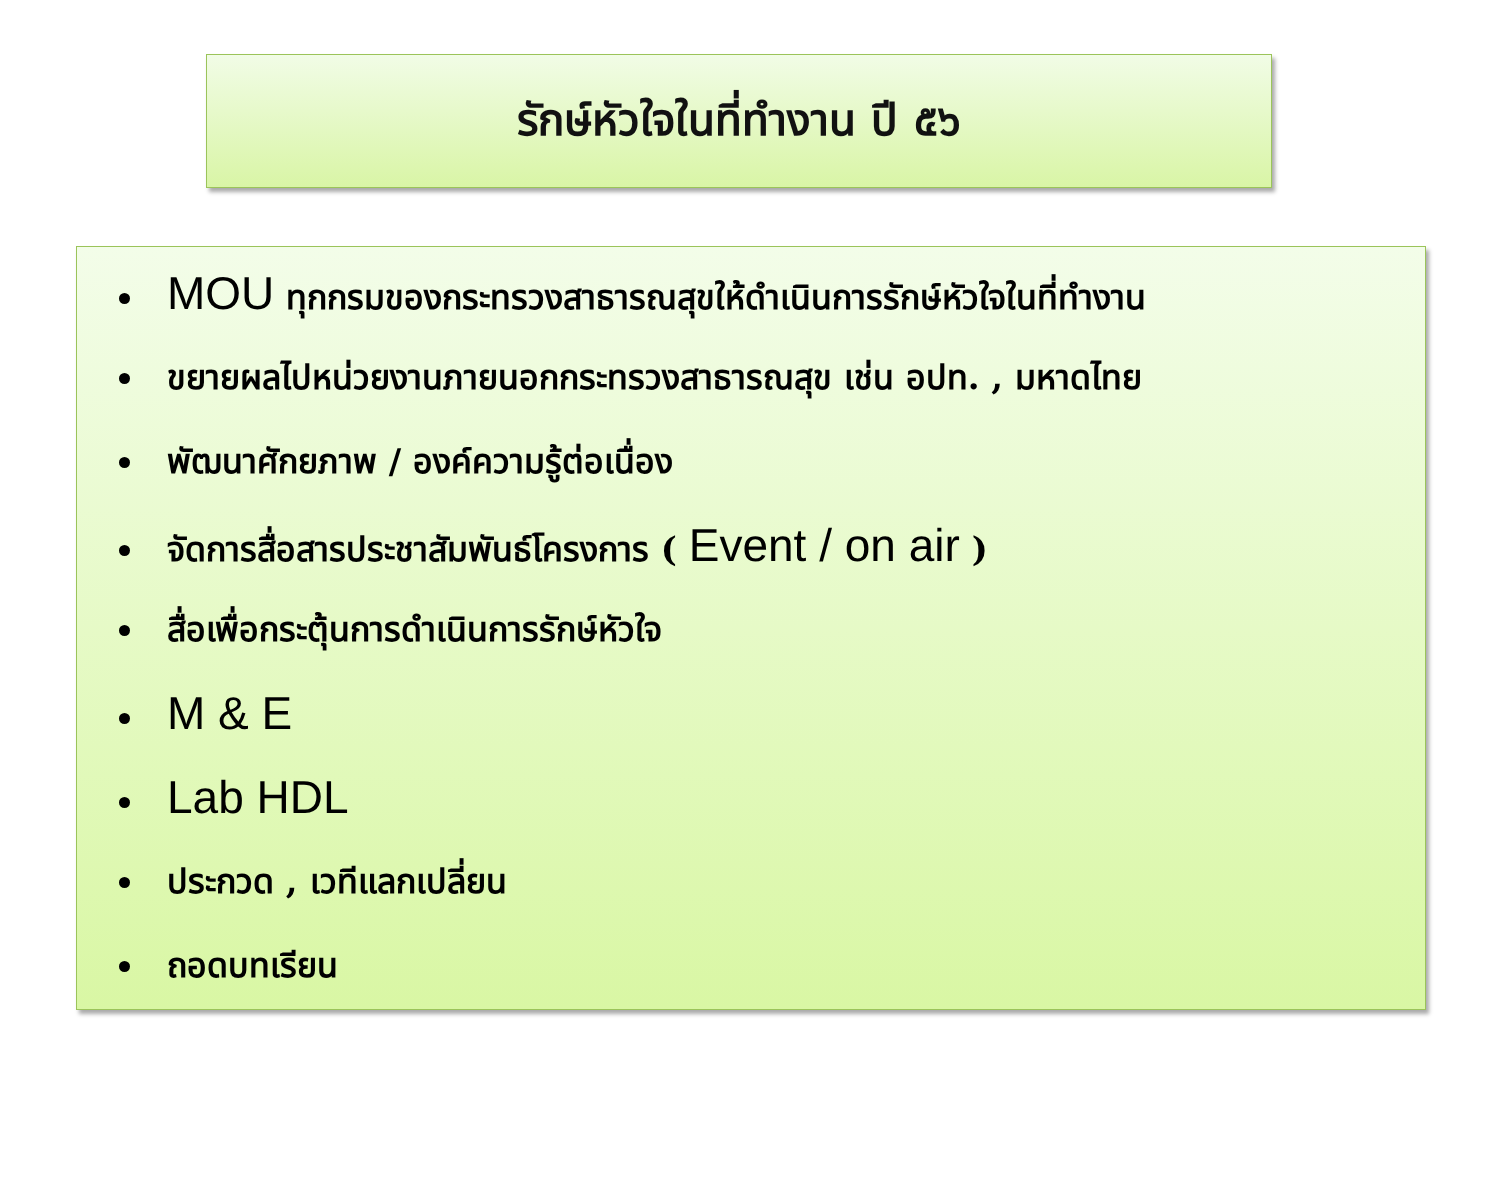รักษ์หัวใจในที่ทำงาน ปี ๕๖
MOU ทุกกรมของกระทรวงสาธารณสุขให้ดำเนินการรักษ์หัวใจในที่ทำงาน
ขยายผลไปหน่วยงานภายนอกกระทรวงสาธารณสุข เช่น อปท. , มหาดไทย
พัฒนาศักยภาพ / องค์ความรู้ต่อเนื่อง
จัดการสื่อสารประชาสัมพันธ์โครงการ ( Event / on air )
สื่อเพื่อกระตุ้นการดำเนินการรักษ์หัวใจ
M & E
Lab HDL
ประกวด , เวทีแลกเปลี่ยน
ถอดบทเรียน